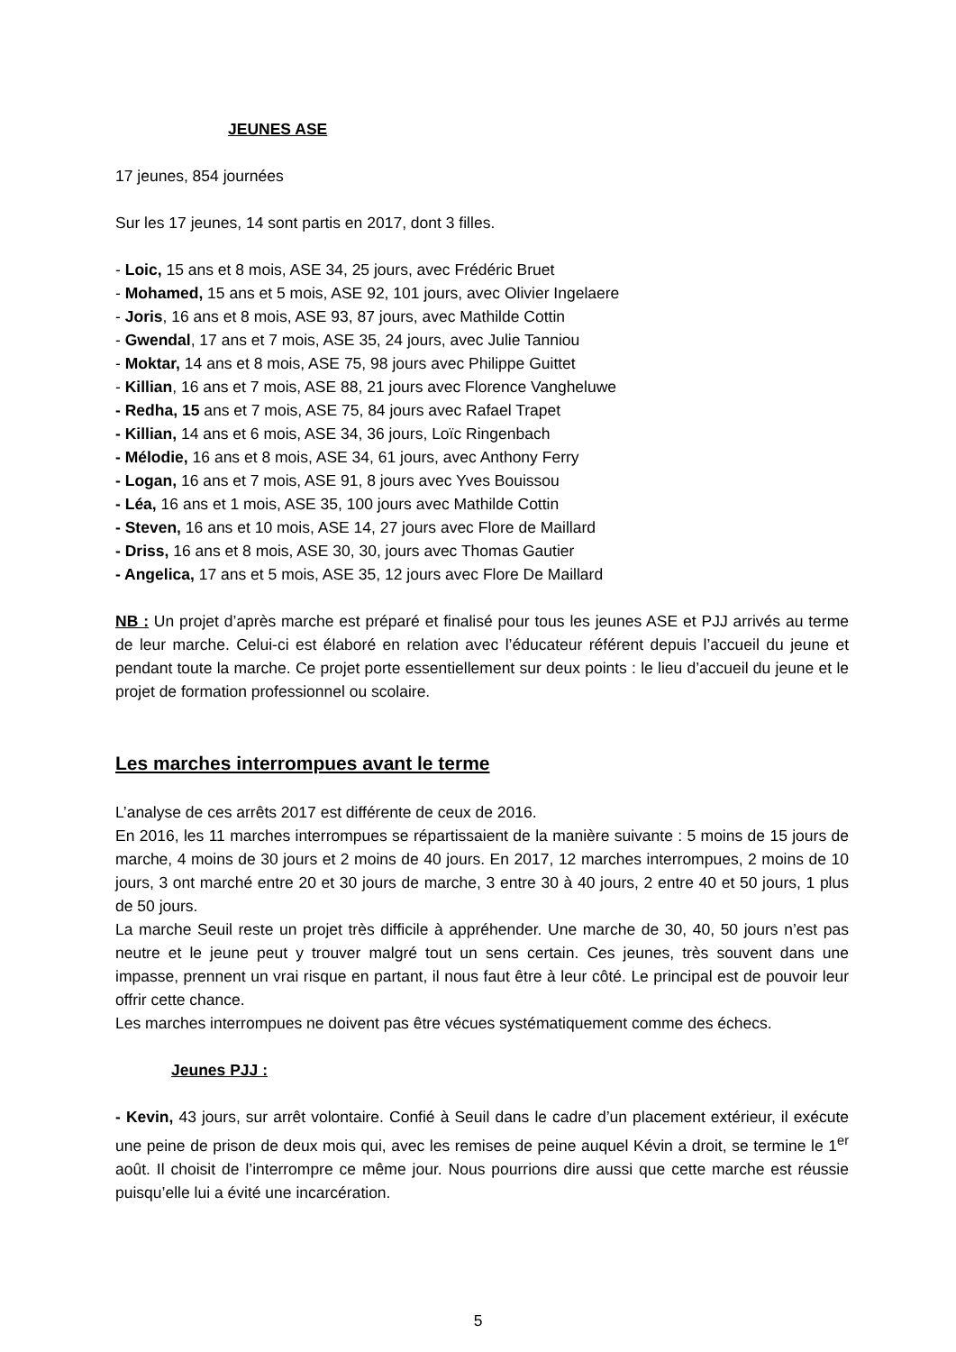JEUNES ASE
17 jeunes, 854 journées
Sur les 17 jeunes, 14 sont partis en 2017, dont 3 filles.
- Loic, 15 ans et 8 mois, ASE 34, 25 jours, avec Frédéric Bruet
- Mohamed, 15 ans et 5 mois, ASE 92, 101 jours, avec Olivier Ingelaere
- Joris, 16 ans et 8 mois, ASE 93, 87 jours, avec Mathilde Cottin
- Gwendal, 17 ans et 7 mois, ASE 35, 24 jours, avec Julie Tanniou
- Moktar, 14 ans et 8 mois, ASE 75, 98 jours avec Philippe Guittet
- Killian, 16 ans et 7 mois, ASE 88, 21 jours avec Florence Vangheluwe
- Redha, 15 ans et 7 mois, ASE 75, 84 jours avec Rafael Trapet
- Killian, 14 ans et 6 mois, ASE 34, 36 jours, Loïc Ringenbach
- Mélodie, 16 ans et 8 mois, ASE 34, 61 jours, avec Anthony Ferry
- Logan, 16 ans et 7 mois, ASE 91, 8 jours avec Yves Bouissou
- Léa, 16 ans et 1 mois, ASE 35, 100 jours avec Mathilde Cottin
- Steven, 16 ans et 10 mois, ASE 14, 27 jours avec Flore de Maillard
- Driss, 16 ans et 8 mois, ASE 30, 30, jours avec Thomas Gautier
- Angelica, 17 ans et 5 mois, ASE 35, 12 jours avec Flore De Maillard
NB : Un projet d’après marche est préparé et finalisé pour tous les jeunes ASE et PJJ arrivés au terme de leur marche. Celui-ci est élaboré en relation avec l’éducateur référent depuis l’accueil du jeune et pendant toute la marche. Ce projet porte essentiellement sur deux points : le lieu d’accueil du jeune et le projet de formation professionnel ou scolaire.
Les marches interrompues avant le terme
L’analyse de ces arrêts 2017 est différente de ceux de 2016.
En 2016, les 11 marches interrompues se répartissaient de la manière suivante : 5 moins de 15 jours de marche, 4 moins de 30 jours et 2 moins de 40 jours. En 2017, 12 marches interrompues, 2 moins de 10 jours, 3 ont marché entre 20 et 30 jours de marche, 3 entre 30 à 40 jours, 2 entre 40 et 50 jours, 1 plus de 50 jours.
La marche Seuil reste un projet très difficile à appréhender. Une marche de 30, 40, 50 jours n’est pas neutre et le jeune peut y trouver malgré tout un sens certain. Ces jeunes, très souvent dans une impasse, prennent un vrai risque en partant, il nous faut être à leur côté. Le principal est de pouvoir leur offrir cette chance.
Les marches interrompues ne doivent pas être vécues systématiquement comme des échecs.
Jeunes PJJ :
- Kevin, 43 jours, sur arrêt volontaire. Confié à Seuil dans le cadre d’un placement extérieur, il exécute une peine de prison de deux mois qui, avec les remises de peine auquel Kévin a droit, se termine le 1<sup>er</sup> août. Il choisit de l’interrompre ce même jour. Nous pourrions dire aussi que cette marche est réussie puisqu’elle lui a évité une incarcération.
5